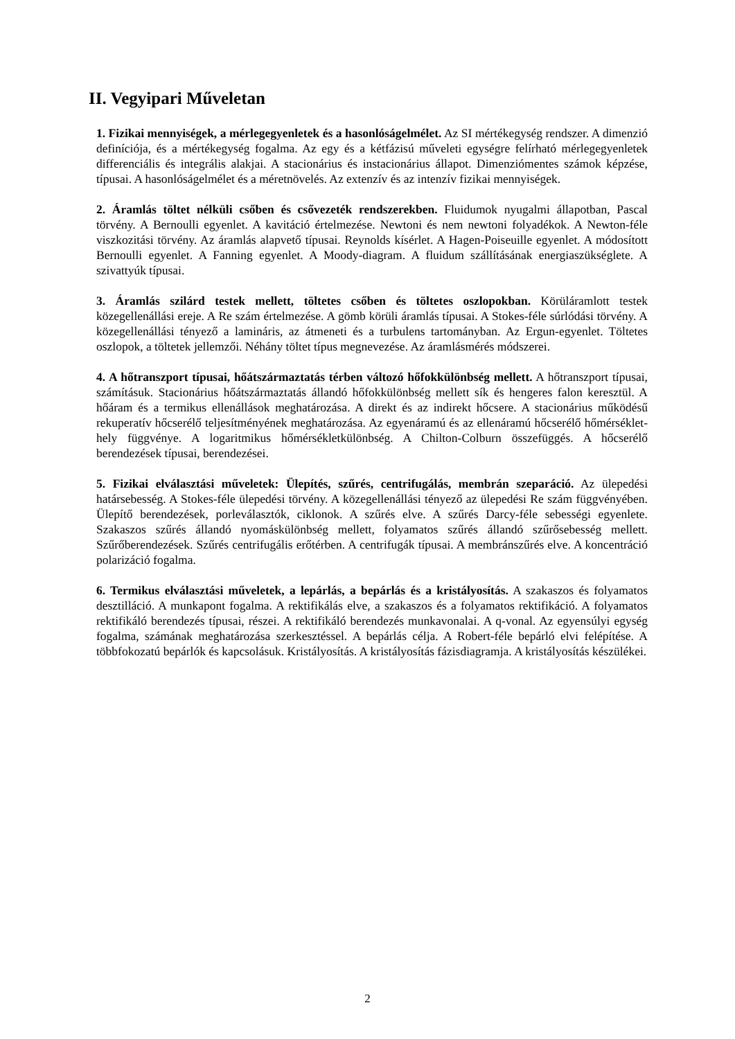II. Vegyipari Műveletan
1. Fizikai mennyiségek, a mérlegegyenletek és a hasonlóságelmélet. Az SI mértékegység rendszer. A dimenzió definíciója, és a mértékegység fogalma. Az egy és a kétfázisú műveleti egységre felírható mérlegegyenletek differenciális és integrális alakjai. A stacionárius és instacionárius állapot. Dimenziómentes számok képzése, típusai. A hasonlóságelmélet és a méretnövelés. Az extenzív és az intenzív fizikai mennyiségek.
2. Áramlás töltet nélküli csőben és csővezeték rendszerekben. Fluidumok nyugalmi állapotban, Pascal törvény. A Bernoulli egyenlet. A kavitáció értelmezése. Newtoni és nem newtoni folyadékok. A Newton-féle viszkozitási törvény. Az áramlás alapvető típusai. Reynolds kísérlet. A Hagen-Poiseuille egyenlet. A módosított Bernoulli egyenlet. A Fanning egyenlet. A Moody-diagram. A fluidum szállításának energiaszükséglete. A szivattyúk típusai.
3. Áramlás szilárd testek mellett, töltetes csőben és töltetes oszlopokban. Körüláramlott testek közegellenállási ereje. A Re szám értelmezése. A gömb körüli áramlás típusai. A Stokes-féle súrlódási törvény. A közegellenállási tényező a lamináris, az átmeneti és a turbulens tartományban. Az Ergun-egyenlet. Töltetes oszlopok, a töltetek jellemzői. Néhány töltet típus megnevezése. Az áramlásmérés módszerei.
4. A hőtranszport típusai, hőátszármaztatás térben változó hőfokkülönbség mellett. A hőtranszport típusai, számításuk. Stacionárius hőátszármaztatás állandó hőfokkülönbség mellett sík és hengeres falon keresztül. A hőáram és a termikus ellenállások meghatározása. A direkt és az indirekt hőcsere. A stacionárius működésű rekuperatív hőcserélő teljesítményének meghatározása. Az egyenáramú és az ellenáramú hőcserélő hőmérséklet-hely függvénye. A logaritmikus hőmérsékletkülönbség. A Chilton-Colburn összefüggés. A hőcserélő berendezések típusai, berendezései.
5. Fizikai elválasztási műveletek: Ülepítés, szűrés, centrifugálás, membrán szeparáció. Az ülepedési határsebesség. A Stokes-féle ülepedési törvény. A közegellenállási tényező az ülepedési Re szám függvényében. Ülepítő berendezések, porleválasztók, ciklonok. A szűrés elve. A szűrés Darcy-féle sebességi egyenlete. Szakaszos szűrés állandó nyomáskülönbség mellett, folyamatos szűrés állandó szűrősebesség mellett. Szűrőberendezések. Szűrés centrifugális erőtérben. A centrifugák típusai. A membránszűrés elve. A koncentráció polarizáció fogalma.
6. Termikus elválasztási műveletek, a lepárlás, a bepárlás és a kristályosítás. A szakaszos és folyamatos desztilláció. A munkapont fogalma. A rektifikálás elve, a szakaszos és a folyamatos rektifikáció. A folyamatos rektifikáló berendezés típusai, részei. A rektifikáló berendezés munkavonalai. A q-vonal. Az egyensúlyi egység fogalma, számának meghatározása szerkesztéssel. A bepárlás célja. A Robert-féle bepárló elvi felépítése. A többfokozatú bepárlók és kapcsolásuk. Kristályosítás. A kristályosítás fázisdiagramja. A kristályosítás készülékei.
2